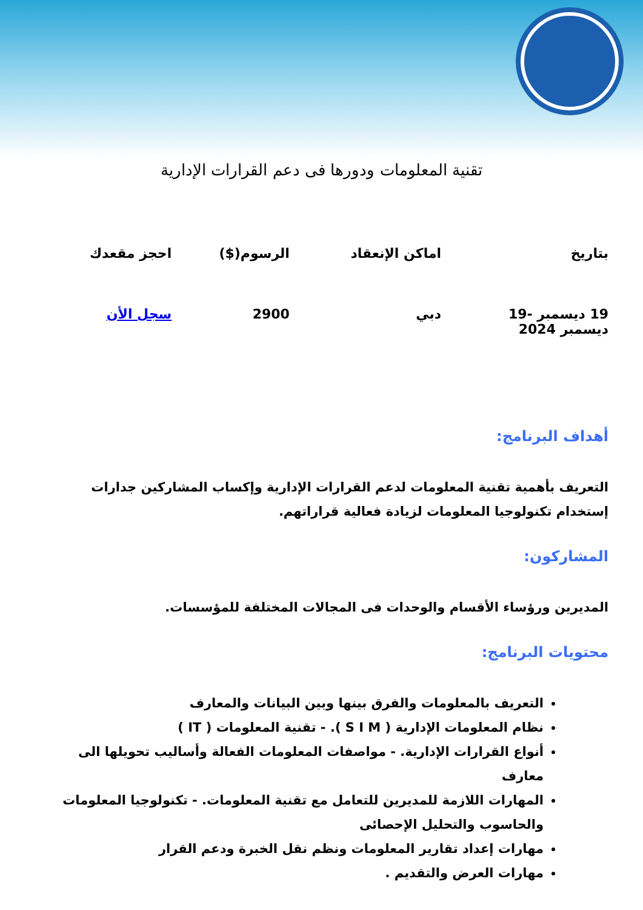تقنية المعلومات ودورها فى دعم القرارات الإدارية
| بتاريخ | اماكن الإنعقاد | الرسوم($) | احجز مقعدك |
| --- | --- | --- | --- |
| 19 ديسمبر -19 ديسمبر 2024 | دبي | 2900 | سجل الأن |
أهداف البرنامج:
التعريف بأهمية تقنية المعلومات لدعم القرارات الإدارية وإكساب المشاركين جدارات إستخدام تكنولوجيا المعلومات لزيادة فعالية قراراتهم.
المشاركون:
المديرين ورؤساء الأقسام والوحدات فى المجالات المختلفة للمؤسسات.
محتويات البرنامج:
التعريف بالمعلومات والفرق بينها وبين البيانات والمعارف
نظام المعلومات الإدارية ( S I M ). - تقنية المعلومات ( IT )
أنواع القرارات الإدارية. - مواصفات المعلومات الفعالة وأساليب تحويلها الى معارف
المهارات اللازمة للمديرين للتعامل مع تقنية المعلومات. - تكنولوجيا المعلومات والحاسوب والتحليل الإحصائى
مهارات إعداد تقارير المعلومات ونظم نقل الخبرة ودعم القرار
مهارات العرض والتقديم .